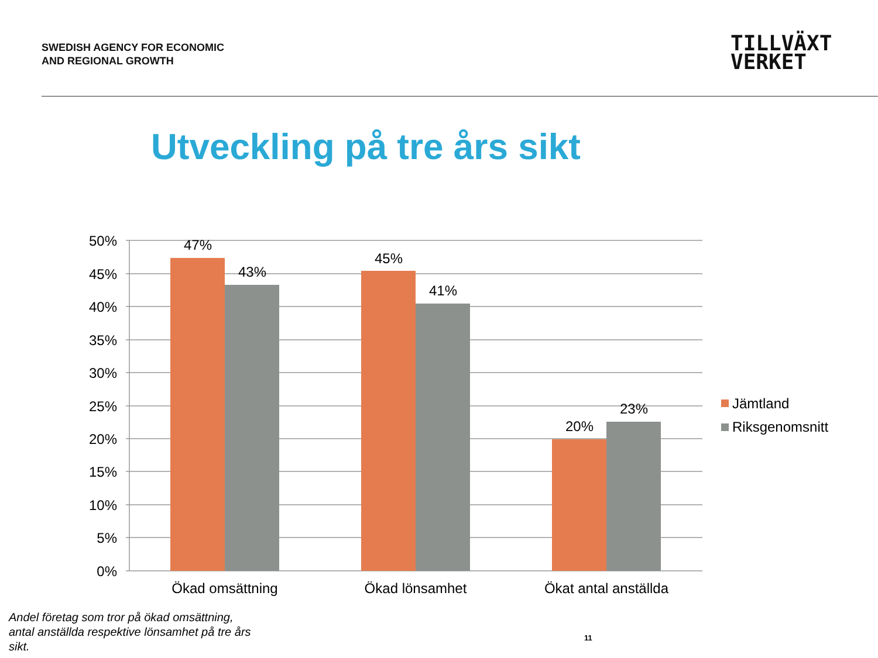SWEDISH AGENCY FOR ECONOMIC
AND REGIONAL GROWTH
TILLVÄXT
VERKET
Utveckling på tre års sikt
50%
45%
40%
35%
30%
25%
20%
15%
10%
5%
0%
47%
43%
45%
41%
20%
23%
Ökad omsättning
Ökad lönsamhet
Ökat antal anställda
Jämtland
Riksgenomsnitt
Andel företag som tror på ökad omsättning, antal anställda respektive lönsamhet på tre års sikt.
11